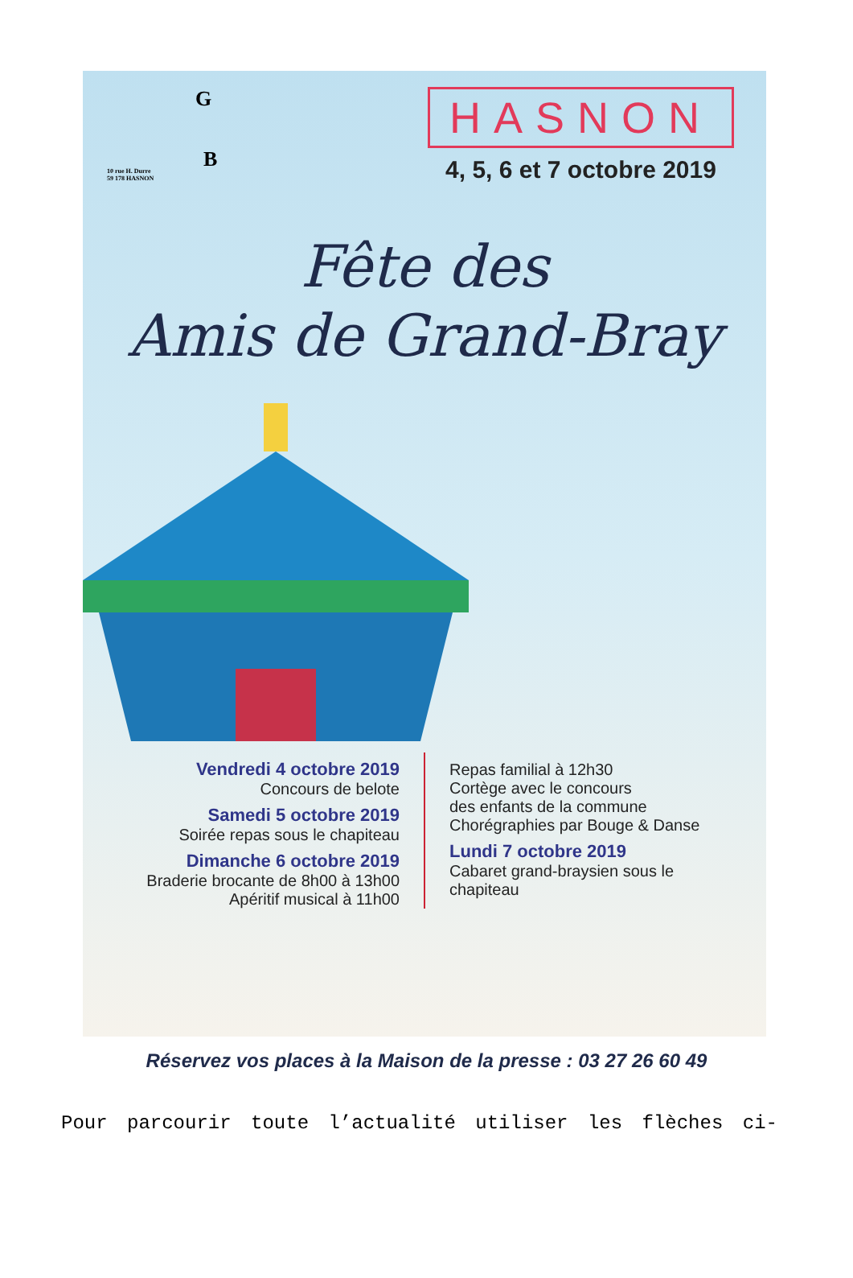G
B 10 rue H. Durre
59 178 HASNON
HASNON
4, 5, 6 et 7 octobre 2019
Fête des
Amis de Grand-Bray
Vendredi 4 octobre 2019
Concours de belote
Samedi 5 octobre 2019
Soirée repas sous le chapiteau
Dimanche 6 octobre 2019
Braderie brocante de 8h00 à 13h00
Apéritif musical à 11h00
Repas familial à 12h30
Cortège avec le concours
des enfants de la commune
Chorégraphies par Bouge & Danse
Lundi 7 octobre 2019
Cabaret grand-braysien sous le chapiteau
Réservez vos places à la Maison de la presse : 03 27 26 60 49
Pour parcourir toute l’actualité utiliser les flèches ci-